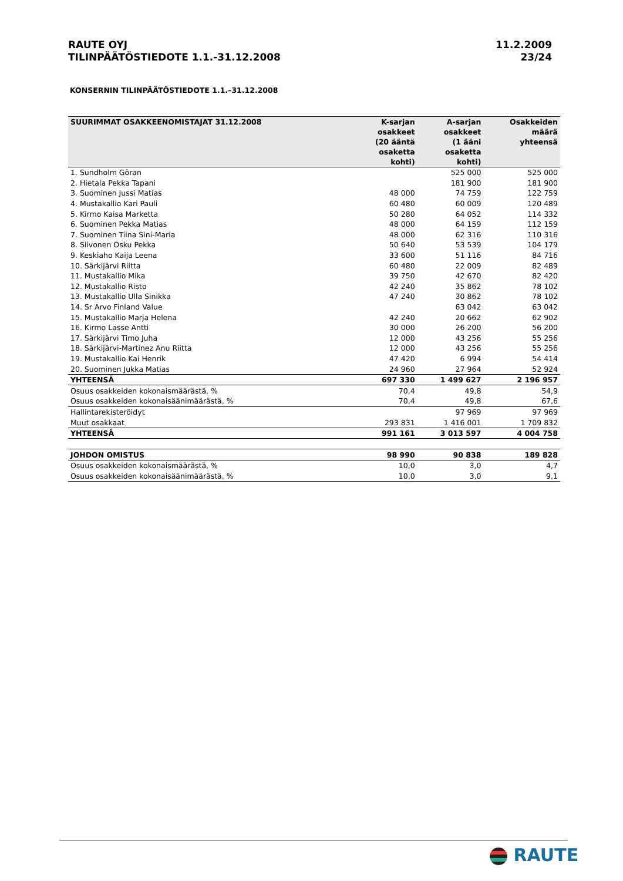RAUTE OYJ
TILINPÄÄTÖSTIEDOTE 1.1.-31.12.2008
11.2.2009
23/24
KONSERNIN TILINPÄÄTÖSTIEDOTE 1.1.–31.12.2008
| SUURIMMAT OSAKKEENOMISTAJAT 31.12.2008 | K-sarjan osakkeet (20 ääntä osaketta kohti) | A-sarjan osakkeet (1 ääni osaketta kohti) | Osakkeiden määrä yhteensä |
| --- | --- | --- | --- |
| 1. Sundholm Göran | | 525 000 | 525 000 |
| 2. Hietala Pekka Tapani | | 181 900 | 181 900 |
| 3. Suominen Jussi Matias | 48 000 | 74 759 | 122 759 |
| 4. Mustakallio Kari Pauli | 60 480 | 60 009 | 120 489 |
| 5. Kirmo Kaisa Marketta | 50 280 | 64 052 | 114 332 |
| 6. Suominen Pekka Matias | 48 000 | 64 159 | 112 159 |
| 7. Suominen Tiina Sini-Maria | 48 000 | 62 316 | 110 316 |
| 8. Siivonen Osku Pekka | 50 640 | 53 539 | 104 179 |
| 9. Keskiaho Kaija Leena | 33 600 | 51 116 | 84 716 |
| 10. Särkijärvi Riitta | 60 480 | 22 009 | 82 489 |
| 11. Mustakallio Mika | 39 750 | 42 670 | 82 420 |
| 12. Mustakallio Risto | 42 240 | 35 862 | 78 102 |
| 13. Mustakallio Ulla Sinikka | 47 240 | 30 862 | 78 102 |
| 14. Sr Arvo Finland Value | | 63 042 | 63 042 |
| 15. Mustakallio Marja Helena | 42 240 | 20 662 | 62 902 |
| 16. Kirmo Lasse Antti | 30 000 | 26 200 | 56 200 |
| 17. Särkijärvi Timo Juha | 12 000 | 43 256 | 55 256 |
| 18. Särkijärvi-Martinez Anu Riitta | 12 000 | 43 256 | 55 256 |
| 19. Mustakallio Kai Henrik | 47 420 | 6 994 | 54 414 |
| 20. Suominen Jukka Matias | 24 960 | 27 964 | 52 924 |
| YHTEENSÄ | 697 330 | 1 499 627 | 2 196 957 |
| Osuus osakkeiden kokonaismäärästä, % | 70,4 | 49,8 | 54,9 |
| Osuus osakkeiden kokonaisäänimäärästä, % | 70,4 | 49,8 | 67,6 |
| Hallintarekisteröidyt | | 97 969 | 97 969 |
| Muut osakkaat | 293 831 | 1 416 001 | 1 709 832 |
| YHTEENSÄ | 991 161 | 3 013 597 | 4 004 758 |
| JOHDON OMISTUS | 98 990 | 90 838 | 189 828 |
| Osuus osakkeiden kokonaismäärästä, % | 10,0 | 3,0 | 4,7 |
| Osuus osakkeiden kokonaisäänimäärästä, % | 10,0 | 3,0 | 9,1 |
RAUTE